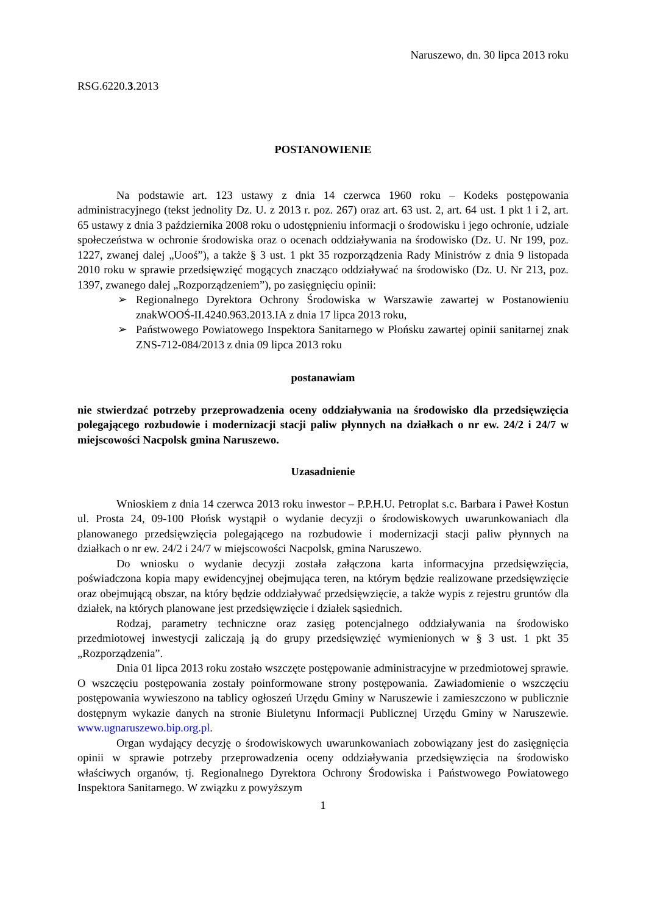Naruszewo, dn. 30 lipca 2013 roku
RSG.6220.3.2013
POSTANOWIENIE
Na podstawie art. 123 ustawy z dnia 14 czerwca 1960 roku – Kodeks postępowania administracyjnego (tekst jednolity Dz. U. z 2013 r. poz. 267) oraz art. 63 ust. 2, art. 64 ust. 1 pkt 1 i 2, art. 65 ustawy z dnia 3 października 2008 roku o udostępnieniu informacji o środowisku i jego ochronie, udziale społeczeństwa w ochronie środowiska oraz o ocenach oddziaływania na środowisko (Dz. U. Nr 199, poz. 1227, zwanej dalej „Uooś”), a także § 3 ust. 1 pkt 35 rozporządzenia Rady Ministrów z dnia 9 listopada 2010 roku w sprawie przedsięwzięć mogących znacząco oddziaływać na środowisko (Dz. U. Nr 213, poz. 1397, zwanego dalej „Rozporządzeniem”), po zasięgnięciu opinii:
➢ Regionalnego Dyrektora Ochrony Środowiska w Warszawie zawartej w Postanowieniu znakWOOŚ-II.4240.963.2013.IA z dnia 17 lipca 2013 roku,
➢ Państwowego Powiatowego Inspektora Sanitarnego w Płońsku zawartej opinii sanitarnej znak ZNS-712-084/2013 z dnia 09 lipca 2013 roku
postanawiam
nie stwierdzać potrzeby przeprowadzenia oceny oddziaływania na środowisko dla przedsięwzięcia polegającego rozbudowie i modernizacji stacji paliw płynnych na działkach o nr ew. 24/2 i 24/7 w miejscowości Nacpolsk gmina Naruszewo.
Uzasadnienie
Wnioskiem z dnia 14 czerwca 2013 roku inwestor – P.P.H.U. Petroplat s.c. Barbara i Paweł Kostun ul. Prosta 24, 09-100 Płońsk wystąpił o wydanie decyzji o środowiskowych uwarunkowaniach dla planowanego przedsięwzięcia polegającego na rozbudowie i modernizacji stacji paliw płynnych na działkach o nr ew. 24/2 i 24/7 w miejscowości Nacpolsk, gmina Naruszewo.
Do wniosku o wydanie decyzji została załączona karta informacyjna przedsięwzięcia, poświadczona kopia mapy ewidencyjnej obejmująca teren, na którym będzie realizowane przedsięwzięcie oraz obejmującą obszar, na który będzie oddziaływać przedsięwzięcie, a także wypis z rejestru gruntów dla działek, na których planowane jest przedsięwzięcie i działek sąsiednich.
Rodzaj, parametry techniczne oraz zasięg potencjalnego oddziaływania na środowisko przedmiotowej inwestycji zaliczają ją do grupy przedsięwzięć wymienionych w § 3 ust. 1 pkt 35 „Rozporządzenia”.
Dnia 01 lipca 2013 roku zostało wszczęte postępowanie administracyjne w przedmiotowej sprawie. O wszczęciu postępowania zostały poinformowane strony postępowania. Zawiadomienie o wszczęciu postępowania wywieszono na tablicy ogłoszeń Urzędu Gminy w Naruszewie i zamieszczono w publicznie dostępnym wykazie danych na stronie Biuletynu Informacji Publicznej Urzędu Gminy w Naruszewie. www.ugnaruszewo.bip.org.pl.
Organ wydający decyzję o środowiskowych uwarunkowaniach zobowiązany jest do zasięgnięcia opinii w sprawie potrzeby przeprowadzenia oceny oddziaływania przedsięwzięcia na środowisko właściwych organów, tj. Regionalnego Dyrektora Ochrony Środowiska i Państwowego Powiatowego Inspektora Sanitarnego. W związku z powyższym
1